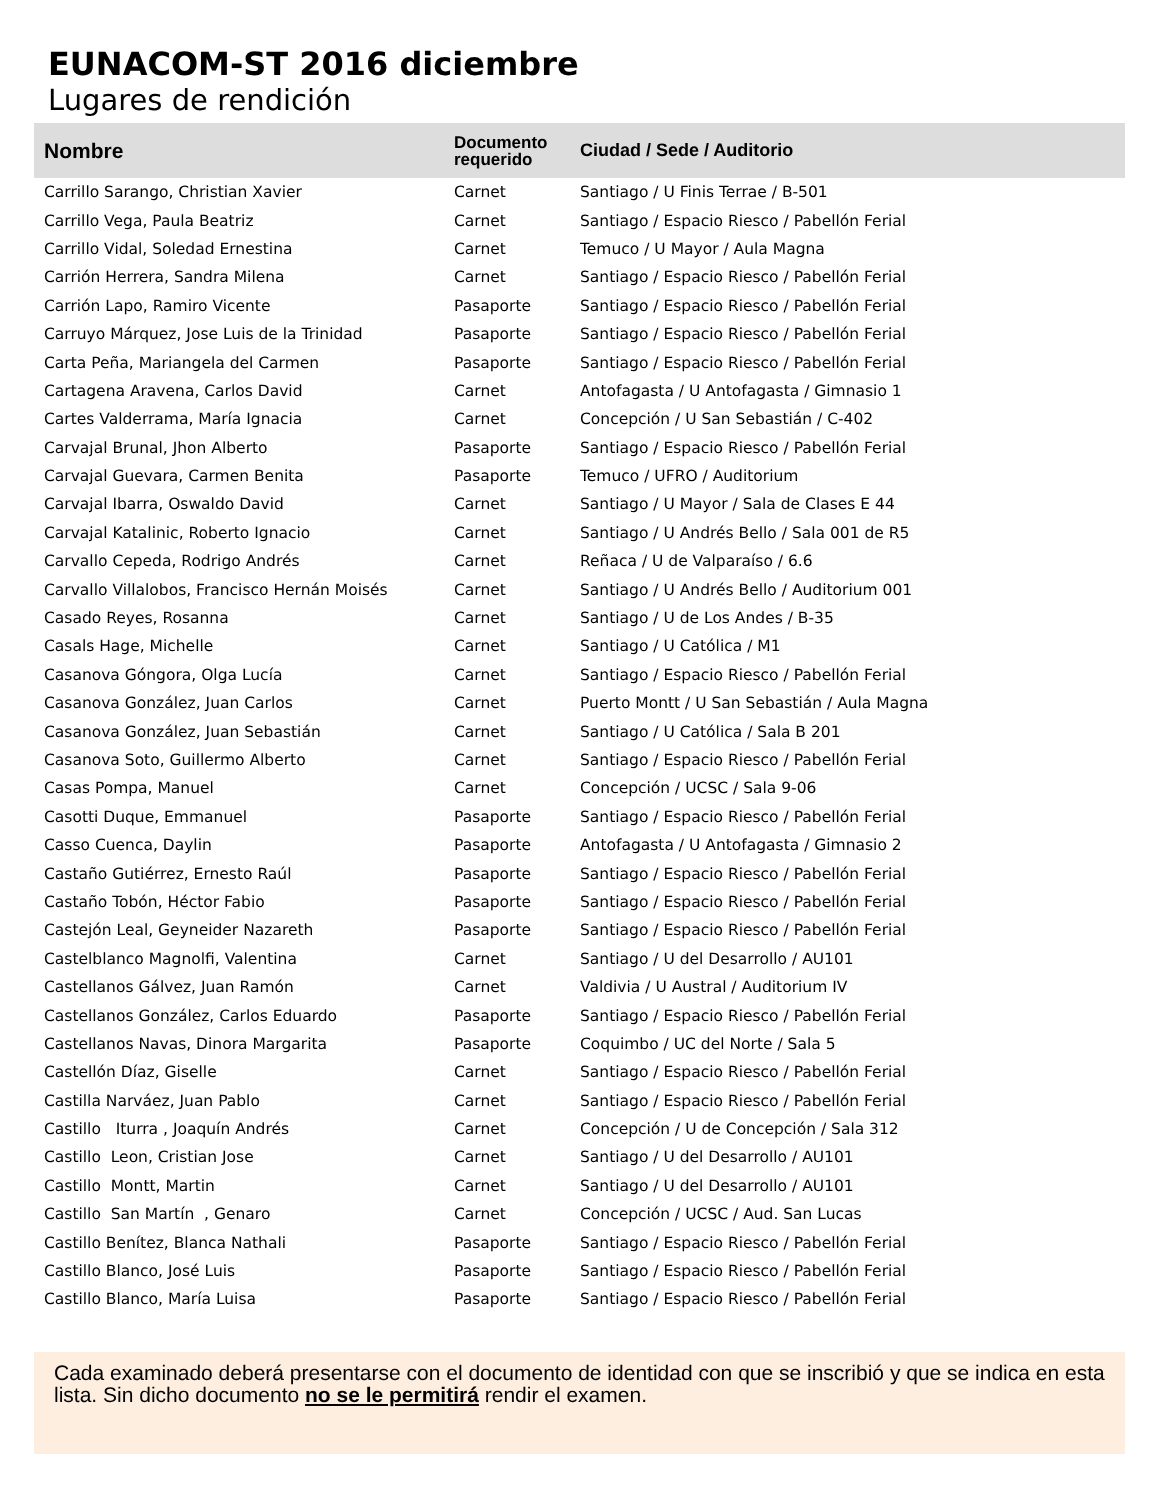EUNACOM-ST 2016 diciembre
Lugares de rendición
| Nombre | Documento requerido | Ciudad / Sede / Auditorio |
| --- | --- | --- |
| Carrillo Sarango, Christian Xavier | Carnet | Santiago / U Finis Terrae / B-501 |
| Carrillo Vega, Paula Beatriz | Carnet | Santiago / Espacio Riesco / Pabellón Ferial |
| Carrillo Vidal, Soledad Ernestina | Carnet | Temuco / U Mayor / Aula Magna |
| Carrión Herrera, Sandra Milena | Carnet | Santiago / Espacio Riesco / Pabellón Ferial |
| Carrión Lapo, Ramiro Vicente | Pasaporte | Santiago / Espacio Riesco / Pabellón Ferial |
| Carruyo Márquez, Jose Luis de la Trinidad | Pasaporte | Santiago / Espacio Riesco / Pabellón Ferial |
| Carta Peña, Mariangela del Carmen | Pasaporte | Santiago / Espacio Riesco / Pabellón Ferial |
| Cartagena Aravena, Carlos David | Carnet | Antofagasta / U Antofagasta / Gimnasio 1 |
| Cartes Valderrama, María Ignacia | Carnet | Concepción / U San Sebastián / C-402 |
| Carvajal Brunal, Jhon Alberto | Pasaporte | Santiago / Espacio Riesco / Pabellón Ferial |
| Carvajal Guevara, Carmen Benita | Pasaporte | Temuco / UFRO / Auditorium |
| Carvajal Ibarra, Oswaldo David | Carnet | Santiago / U Mayor / Sala de Clases E 44 |
| Carvajal Katalinic, Roberto Ignacio | Carnet | Santiago / U Andrés Bello / Sala 001 de R5 |
| Carvallo Cepeda, Rodrigo Andrés | Carnet | Reñaca / U de Valparaíso / 6.6 |
| Carvallo Villalobos, Francisco Hernán Moisés | Carnet | Santiago / U Andrés Bello / Auditorium 001 |
| Casado Reyes, Rosanna | Carnet | Santiago / U de Los Andes / B-35 |
| Casals Hage, Michelle | Carnet | Santiago / U Católica / M1 |
| Casanova Góngora, Olga Lucía | Carnet | Santiago / Espacio Riesco / Pabellón Ferial |
| Casanova González, Juan Carlos | Carnet | Puerto Montt / U San Sebastián / Aula Magna |
| Casanova González, Juan Sebastián | Carnet | Santiago / U Católica / Sala B 201 |
| Casanova Soto, Guillermo Alberto | Carnet | Santiago / Espacio Riesco / Pabellón Ferial |
| Casas Pompa, Manuel | Carnet | Concepción / UCSC / Sala 9-06 |
| Casotti Duque, Emmanuel | Pasaporte | Santiago / Espacio Riesco / Pabellón Ferial |
| Casso Cuenca, Daylin | Pasaporte | Antofagasta / U Antofagasta / Gimnasio 2 |
| Castaño Gutiérrez, Ernesto Raúl | Pasaporte | Santiago / Espacio Riesco / Pabellón Ferial |
| Castaño Tobón, Héctor Fabio | Pasaporte | Santiago / Espacio Riesco / Pabellón Ferial |
| Castejón Leal, Geyneider Nazareth | Pasaporte | Santiago / Espacio Riesco / Pabellón Ferial |
| Castelblanco Magnolfi, Valentina | Carnet | Santiago / U del Desarrollo / AU101 |
| Castellanos Gálvez, Juan Ramón | Carnet | Valdivia / U Austral / Auditorium IV |
| Castellanos González, Carlos Eduardo | Pasaporte | Santiago / Espacio Riesco / Pabellón Ferial |
| Castellanos Navas, Dinora Margarita | Pasaporte | Coquimbo / UC del Norte / Sala 5 |
| Castellón Díaz, Giselle | Carnet | Santiago / Espacio Riesco / Pabellón Ferial |
| Castilla Narváez, Juan Pablo | Carnet | Santiago / Espacio Riesco / Pabellón Ferial |
| Castillo Iturra , Joaquín Andrés | Carnet | Concepción / U de Concepción / Sala 312 |
| Castillo Leon, Cristian Jose | Carnet | Santiago / U del Desarrollo / AU101 |
| Castillo Montt, Martin | Carnet | Santiago / U del Desarrollo / AU101 |
| Castillo San Martín , Genaro | Carnet | Concepción / UCSC / Aud. San Lucas |
| Castillo Benítez, Blanca Nathali | Pasaporte | Santiago / Espacio Riesco / Pabellón Ferial |
| Castillo Blanco, José Luis | Pasaporte | Santiago / Espacio Riesco / Pabellón Ferial |
| Castillo Blanco, María Luisa | Pasaporte | Santiago / Espacio Riesco / Pabellón Ferial |
Cada examinado deberá presentarse con el documento de identidad con que se inscribió y que se indica en esta lista. Sin dicho documento no se le permitirá rendir el examen.